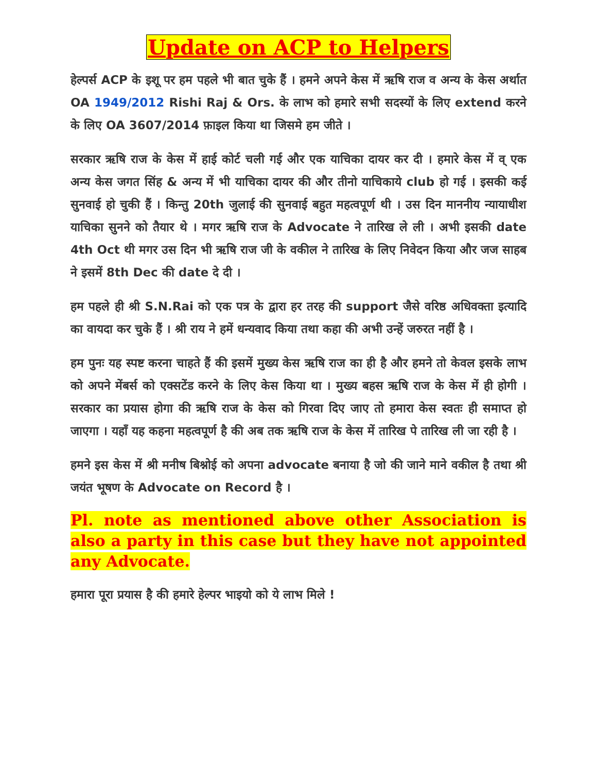Update on ACP to Helpers
हेल्पर्स ACP के इशू पर हम पहले भी बात चुके हैं । हमने अपने केस में ऋषि राज व अन्य के केस अर्थात OA 1949/2012 Rishi Raj & Ors. के लाभ को हमारे सभी सदस्यों के लिए extend करने के लिए OA 3607/2014 फ़ाइल किया था जिसमे हम जीते ।
सरकार ऋषि राज के केस में हाई कोर्ट चली गई और एक याचिका दायर कर दी । हमारे केस में व् एक अन्य केस जगत सिंह & अन्य में भी याचिका दायर की और तीनो याचिकाये club हो गई । इसकी कई सुनवाई हो चुकी हैं । किन्तु 20th जुलाई की सुनवाई बहुत महत्वपूर्ण थी । उस दिन माननीय न्यायाधीश याचिका सुनने को तैयार थे । मगर ऋषि राज के Advocate ने तारिख ले ली । अभी इसकी date 4th Oct थी मगर उस दिन भी ऋषि राज जी के वकील ने तारिख के लिए निवेदन किया और जज साहब ने इसमें 8th Dec की date दे दी ।
हम पहले ही श्री S.N.Rai को एक पत्र के द्वारा हर तरह की support जैसे वरिष्ठ अधिवक्ता इत्यादि का वायदा कर चुके हैं । श्री राय ने हमें धन्यवाद किया तथा कहा की अभी उन्हें जरुरत नहीं है ।
हम पुनः यह स्पष्ट करना चाहते हैं की इसमें मुख्य केस ऋषि राज का ही है और हमने तो केवल इसके लाभ को अपने मेंबर्स को एक्सटेंड करने के लिए केस किया था । मुख्य बहस ऋषि राज के केस में ही होगी । सरकार का प्रयास होगा की ऋषि राज के केस को गिरवा दिए जाए तो हमारा केस स्वतः ही समाप्त हो जाएगा । यहाँ यह कहना महत्वपूर्ण है की अब तक ऋषि राज के केस में तारिख पे तारिख ली जा रही है ।
हमने इस केस में श्री मनीष बिश्नोई को अपना advocate बनाया है जो की जाने माने वकील है तथा श्री जयंत भूषण के Advocate on Record है ।
Pl. note as mentioned above other Association is also a party in this case but they have not appointed any Advocate.
हमारा पूरा प्रयास है की हमारे हेल्पर भाइयो को ये लाभ मिले !